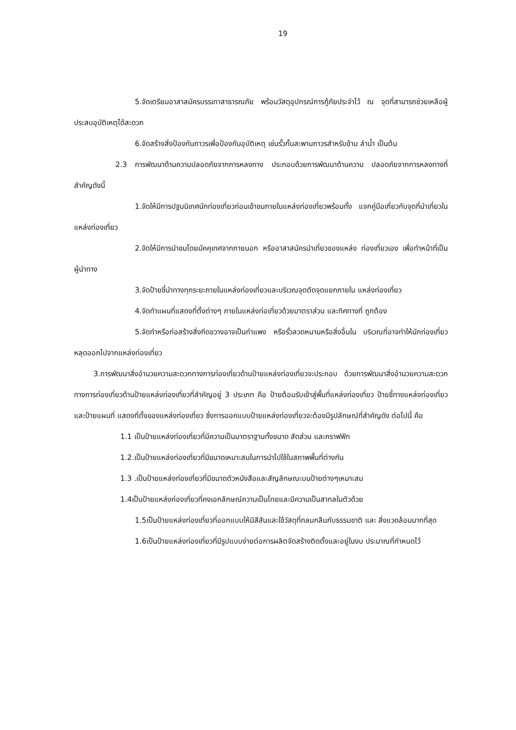19
5.จัดเตรียมอาสาสมัครบรรเทาสาธารณภัย พร้อมวัสดุอุปกรณ์การกู้ภัยประจำไว้ ณ จุดที่สามารถช่วยเหลือผู้ประสบอุบัติเหตุได้สะดวก
6.จัดสร้างสิ่งป้องกันถาวรเพื่อป้องกันอุบัติเหตุ เช่นรั้วกั้นสะพานถาวรสำหรับข้าม ลำน้ำ เป็นต้น
2.3 การพัฒนาด้านความปลอดภัยจากการหลงทาง ประกอบด้วยการพัฒนาด้านความ ปลอดภัยจากการหลงทางที่สำคัญดังนี้
1.จัดให้มีการปฐมนิเทศนักท่องเที่ยวก่อนเข้าชมภายในแหล่งท่องเที่ยวพร้อมทั้ง แจกคู่มือเกี่ยวกับจุดที่นำเที่ยวในแหล่งท่องเที่ยว
2.จัดให้มีการนำชมโดยมัคคุเทศจากภายนอก หรืออาสาสมัครนำเที่ยวของแหล่ง ท่องเที่ยวเอง เพื่อทำหน้าที่เป็นผู้นำทาง
3.จัดป้ายชี้นำทางทุกระยะภายในแหล่งท่องเที่ยวและบริเวณจุดตัดจุดแยกภายใน แหล่งท่องเที่ยว
4.จัดทำแผนที่แสดงที่ตั้งต่างๆ ภายในแหล่งท่อเที่ยวด้วยมาตราส่วน และทิศทางที่ ถูกต้อง
5.จัดทำหรือก่อสร้างสิ่งกีดขวางอาจเป็นกำแพง หรือรั้วลวดหนามหรือสิ่งอื่นใน บริเวณที่อาจทำให้นักท่องเที่ยวหลุดออกไปจากแหล่งท่องเที่ยว
3.การพัฒนาสิ่งอำนวยความสะดวกทางการท่องเที่ยวด้านป้ายแหล่งท่องเที่ยวจะประกอบ ด้วยการพัฒนาสิ่งอำนวยความสะดวกทางการท่องเที่ยวด้านป้ายแหล่งท่องเที่ยวที่สำคัญอยู่ 3 ประเภท คือ ป้ายต้อนรับเข้าสู่พื้นที่แหล่งท่องเที่ยว ป้ายชี้ทางแหล่งท่องเที่ยว และป้ายแผนที่ แสดงที่ตั้งของแหล่งท่องเที่ยว ซึ่งการออกแบบป้ายแหล่งท่องเที่ยวจะต้องมีรูปลักษณ์ที่สำคัญดัง ต่อไปนี้ คือ
1.1 เป็นป้ายแหล่งท่องเที่ยวที่มีความเป็นมาตราฐานทั้งขนาด สัดส่วน และกราฟฟิก
1.2.เป็นป้ายแหล่งท่องเที่ยวที่มีขนาดเหมาะสมในการนำไปใช้ในสภาพพื้นที่ต่างกัน
1.3 .เป็นป้ายแหล่งท่องเที่ยวที่มีขนาดตัวหนังสือและสัญลักษณะบนป้ายต่างๆเหมาะสม
1.4เป็นป้ายแหล่งท่องเที่ยวที่คงเอกลักษณ์ความเป็นไทยและมีความเป็นสากลในตัวด้วย
1.5เป็นป้ายแหล่งท่องเที่ยวที่ออกแบบให้มีสีสันและใช้วัสดุที่กลมกลืนกับธรรมชาติ และ สิ่งแวดล้อมมากที่สุด
1.6เป็นป้ายแหล่งท่องเที่ยวที่มีรูปแบบง่ายต่อการผลิตจัดสร้างติดตั้งและอยู่ในงบ ประมาณที่กำหนดไว้